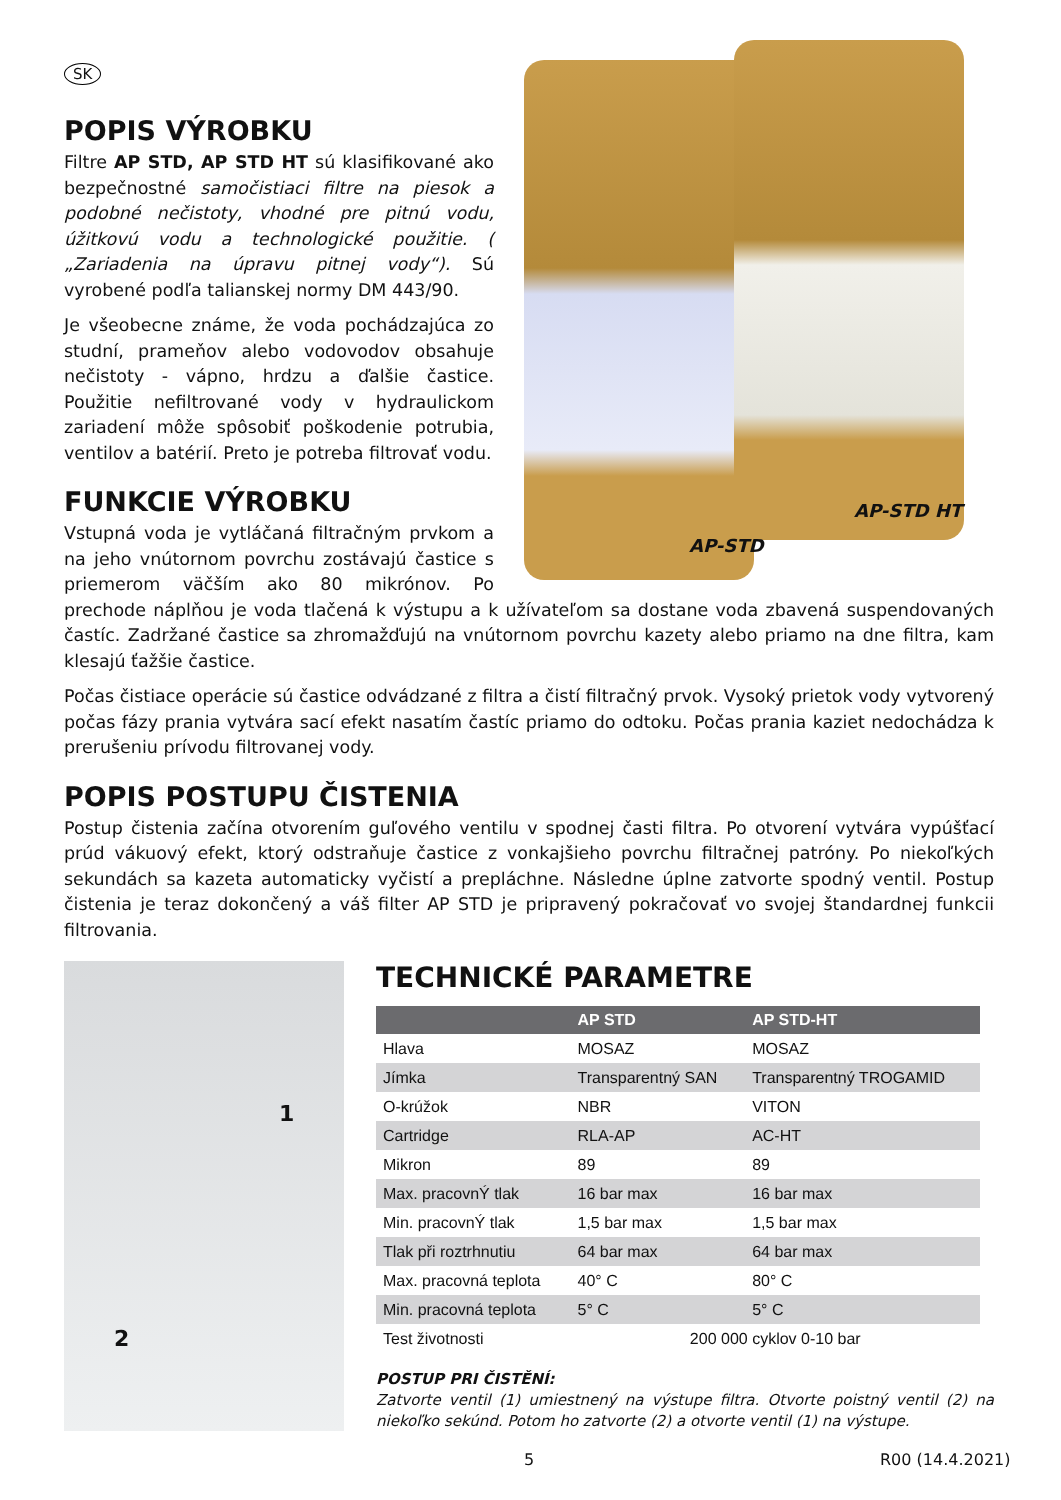SK
AP-STD HT
AP-STD
POPIS VÝROBKU
Filtre AP STD, AP STD HT sú klasifikované ako bezpečnostné samočistiaci filtre na piesok a podobné nečistoty, vhodné pre pitnú vodu, úžitkovú vodu a technologické použitie. ( „Zariadenia na úpravu pitnej vody“). Sú vyrobené podľa talianskej normy DM 443/90.
Je všeobecne známe, že voda pochádzajúca zo studní, prameňov alebo vodovodov obsahuje nečistoty - vápno, hrdzu a ďalšie častice. Použitie nefiltrované vody v hydraulickom zariadení môže spôsobiť poškodenie potrubia, ventilov a batérií. Preto je potreba filtrovať vodu.
FUNKCIE VÝROBKU
Vstupná voda je vytláčaná filtračným prvkom a na jeho vnútornom povrchu zostávajú častice s priemerom väčším ako 80 mikrónov. Po prechode náplňou je voda tlačená k výstupu a k užívateľom sa dostane voda zbavená suspendovaných častíc. Zadržané častice sa zhromažďujú na vnútornom povrchu kazety alebo priamo na dne filtra, kam klesajú ťažšie častice.
Počas čistiace operácie sú častice odvádzané z filtra a čistí filtračný prvok. Vysoký prietok vody vytvorený počas fázy prania vytvára sací efekt nasatím častíc priamo do odtoku. Počas prania kaziet nedochádza k prerušeniu prívodu filtrovanej vody.
POPIS POSTUPU ČISTENIA
Postup čistenia začína otvorením guľového ventilu v spodnej časti filtra. Po otvorení vytvára vypúšťací prúd vákuový efekt, ktorý odstraňuje častice z vonkajšieho povrchu filtračnej patróny. Po niekoľkých sekundách sa kazeta automaticky vyčistí a prepláchne. Následne úplne zatvorte spodný ventil. Postup čistenia je teraz dokončený a váš filter AP STD je pripravený pokračovať vo svojej štandardnej funkcii filtrovania.
1
2
TECHNICKÉ PARAMETRE
| | AP STD | AP STD-HT |
| --- | --- | --- |
| Hlava | MOSAZ | MOSAZ |
| Jímka | Transparentný SAN | Transparentný TROGAMID |
| O-krúžok | NBR | VITON |
| Cartridge | RLA-AP | AC-HT |
| Mikron | 89 | 89 |
| Max. pracovnÝ tlak | 16 bar max | 16 bar max |
| Min. pracovnÝ tlak | 1,5 bar max | 1,5 bar max |
| Tlak při roztrhnutiu | 64 bar max | 64 bar max |
| Max. pracovná teplota | 40° C | 80° C |
| Min. pracovná teplota | 5° C | 5° C |
| Test životnosti | 200 000 cyklov 0-10 bar | |
POSTUP PRI ČISTĚNÍ:
Zatvorte ventil (1) umiestnený na výstupe filtra. Otvorte poistný ventil (2) na niekoľko sekúnd. Potom ho zatvorte (2) a otvorte ventil (1) na výstupe.
5 R00 (14.4.2021)